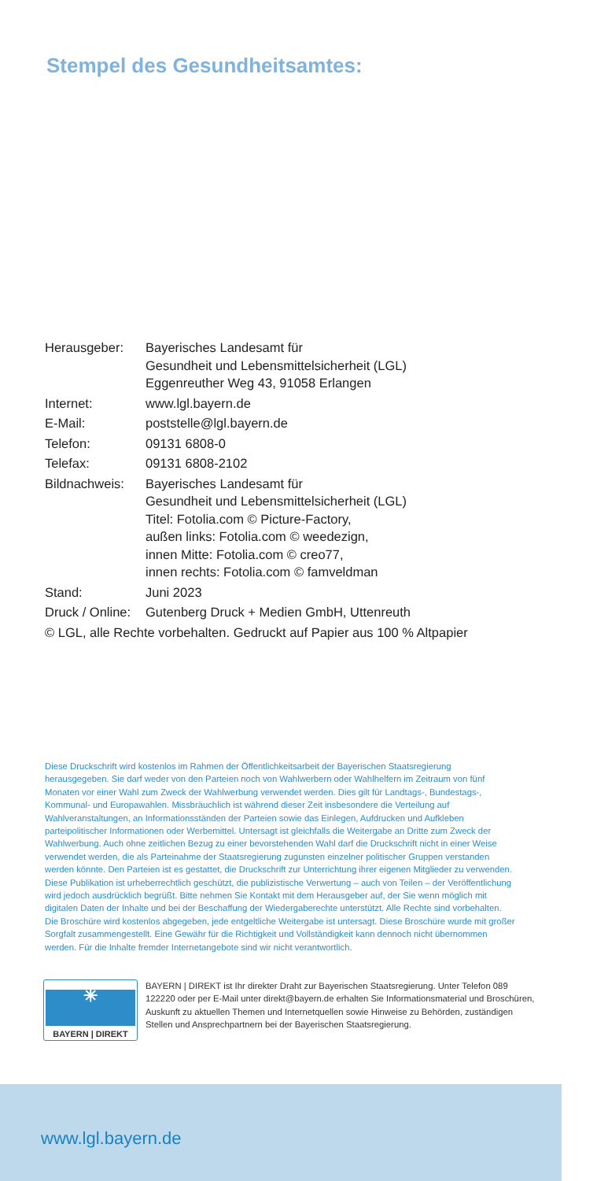Stempel des Gesundheitsamtes:
| Herausgeber: | Bayerisches Landesamt für Gesundheit und Lebensmittelsicherheit (LGL) Eggenreuther Weg 43, 91058 Erlangen |
| Internet: | www.lgl.bayern.de |
| E-Mail: | poststelle@lgl.bayern.de |
| Telefon: | 09131 6808-0 |
| Telefax: | 09131 6808-2102 |
| Bildnachweis: | Bayerisches Landesamt für Gesundheit und Lebensmittelsicherheit (LGL) Titel: Fotolia.com © Picture-Factory, außen links: Fotolia.com © weedezign, innen Mitte: Fotolia.com © creo77, innen rechts: Fotolia.com © famveldman |
| Stand: | Juni 2023 |
| Druck / Online: | Gutenberg Druck + Medien GmbH, Uttenreuth |
| © LGL, alle Rechte vorbehalten. Gedruckt auf Papier aus 100 % Altpapier | |
Diese Druckschrift wird kostenlos im Rahmen der Öffentlichkeitsarbeit der Bayerischen Staatsregierung herausgegeben. Sie darf weder von den Parteien noch von Wahlwerbern oder Wahlhelfern im Zeitraum von fünf Monaten vor einer Wahl zum Zweck der Wahlwerbung verwendet werden. Dies gilt für Landtags-, Bundestags-, Kommunal- und Europawahlen. Missbräuchlich ist während dieser Zeit insbesondere die Verteilung auf Wahlveranstaltungen, an Informationsständen der Parteien sowie das Einlegen, Aufdrucken und Aufkleben parteipolitischer Informationen oder Werbemittel. Untersagt ist gleichfalls die Weitergabe an Dritte zum Zweck der Wahlwerbung. Auch ohne zeitlichen Bezug zu einer bevorstehenden Wahl darf die Druckschrift nicht in einer Weise verwendet werden, die als Parteinahme der Staatsregierung zugunsten einzelner politischer Gruppen verstanden werden könnte. Den Parteien ist es gestattet, die Druckschrift zur Unterrichtung ihrer eigenen Mitglieder zu verwenden. Diese Publikation ist urheberrechtlich geschützt, die publizistische Verwertung – auch von Teilen – der Veröffentlichung wird jedoch ausdrücklich begrüßt. Bitte nehmen Sie Kontakt mit dem Herausgeber auf, der Sie wenn möglich mit digitalen Daten der Inhalte und bei der Beschaffung der Wiedergaberechte unterstützt. Alle Rechte sind vorbehalten. Die Broschüre wird kostenlos abgegeben, jede entgeltliche Weitergabe ist untersagt. Diese Broschüre wurde mit großer Sorgfalt zusammengestellt. Eine Gewähr für die Richtigkeit und Vollständigkeit kann dennoch nicht übernommen werden. Für die Inhalte fremder Internetangebote sind wir nicht verantwortlich.
✳
BAYERN | DIREKT
BAYERN | DIREKT ist Ihr direkter Draht zur Bayerischen Staatsregierung. Unter Telefon 089 122220 oder per E-Mail unter direkt@bayern.de erhalten Sie Informationsmaterial und Broschüren, Auskunft zu aktuellen Themen und Internetquellen sowie Hinweise zu Behörden, zuständigen Stellen und Ansprechpartnern bei der Bayerischen Staatsregierung.
www.lgl.bayern.de